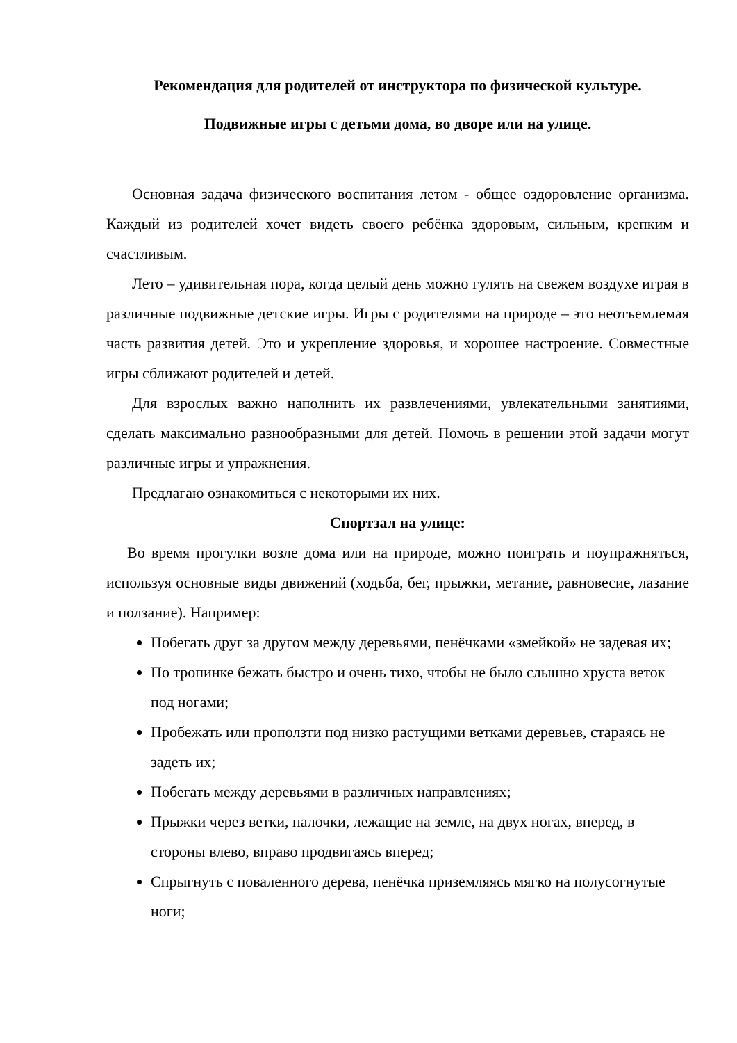Рекомендация для родителей от инструктора по физической культуре.
Подвижные игры с детьми дома, во дворе или на улице.
Основная задача физического воспитания летом - общее оздоровление организма. Каждый из родителей хочет видеть своего ребёнка здоровым, сильным, крепким и счастливым.
Лето – удивительная пора, когда целый день можно гулять на свежем воздухе играя в различные подвижные детские игры. Игры с родителями на природе – это неотъемлемая часть развития детей. Это и укрепление здоровья, и хорошее настроение. Совместные игры сближают родителей и детей.
Для взрослых важно наполнить их развлечениями, увлекательными занятиями, сделать максимально разнообразными для детей. Помочь в решении этой задачи могут различные игры и упражнения.
Предлагаю ознакомиться с некоторыми их них.
Спортзал на улице:
Во время прогулки возле дома или на природе, можно поиграть и поупражняться, используя основные виды движений (ходьба, бег, прыжки, метание, равновесие, лазание и ползание). Например:
Побегать друг за другом между деревьями, пенёчками «змейкой» не задевая их;
По тропинке бежать быстро и очень тихо, чтобы не было слышно хруста веток под ногами;
Пробежать или проползти под низко растущими ветками деревьев, стараясь не задеть их;
Побегать между деревьями в различных направлениях;
Прыжки через ветки, палочки, лежащие на земле, на двух ногах, вперед, в стороны влево, вправо продвигаясь вперед;
Спрыгнуть с поваленного дерева, пенёчка приземляясь мягко на полусогнутые ноги;